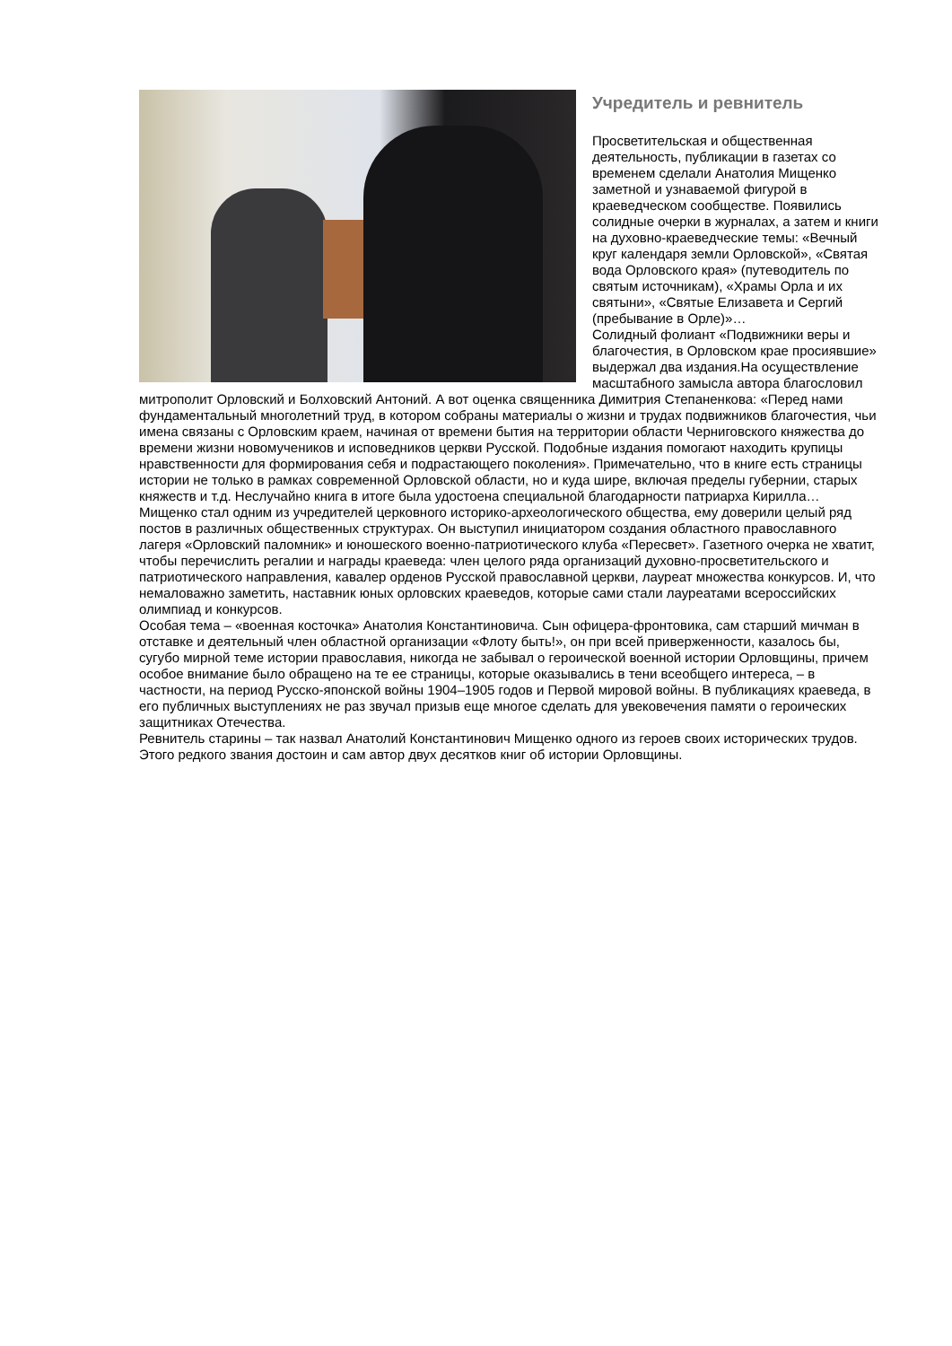Учредитель и ревнитель
Просветительская и общественная деятельность, публикации в газетах со временем сделали Анатолия Мищенко заметной и узнаваемой фигурой в краеведческом сообществе. Появились солидные очерки в журналах, а затем и книги на духовно-краеведческие темы: «Вечный круг календаря земли Орловской», «Святая вода Орловского края» (путеводитель по святым источникам), «Храмы Орла и их святыни», «Святые Елизавета и Сергий (пребывание в Орле)»…
Солидный фолиант «Подвижники веры и благочестия, в Орловском крае просиявшие» выдержал два издания.На осуществление масштабного замысла автора благословил митрополит Орловский и Болховский Антоний. А вот оценка священника Димитрия Степаненкова: «Перед нами фундаментальный многолетний труд, в котором собраны материалы о жизни и трудах подвижников благочестия, чьи имена связаны с Орловским краем, начиная от времени бытия на территории области Черниговского княжества до времени жизни новомучеников и исповедников церкви Русской. Подобные издания помогают находить крупицы нравственности для формирования себя и подрастающего поколения». Примечательно, что в книге есть страницы истории не только в рамках современной Орловской области, но и куда шире, включая пределы губернии, старых княжеств и т.д. Неслучайно книга в итоге была удостоена специальной благодарности патриарха Кирилла…
Мищенко стал одним из учредителей церковного историко-археологического общества, ему доверили целый ряд постов в различных общественных структурах. Он выступил инициатором создания областного православного лагеря «Орловский паломник» и юношеского военно-патриотического клуба «Пересвет». Газетного очерка не хватит, чтобы перечислить регалии и награды краеведа: член целого ряда организаций духовно-просветительского и патриотического направления, кавалер орденов Русской православной церкви, лауреат множества конкурсов. И, что немаловажно заметить, наставник юных орловских краеведов, которые сами стали лауреатами всероссийских олимпиад и конкурсов.
Особая тема – «военная косточка» Анатолия Константиновича. Сын офицера-фронтовика, сам старший мичман в отставке и деятельный член областной организации «Флоту быть!», он при всей приверженности, казалось бы, сугубо мирной теме истории православия, никогда не забывал о героической военной истории Орловщины, причем особое внимание было обращено на те ее страницы, которые оказывались в тени всеобщего интереса, – в частности, на период Русско-японской войны 1904–1905 годов и Первой мировой войны. В публикациях краеведа, в его публичных выступлениях не раз звучал призыв еще многое сделать для увековечения памяти о героических защитниках Отечества.
Ревнитель старины – так назвал Анатолий Константинович Мищенко одного из героев своих исторических трудов. Этого редкого звания достоин и сам автор двух десятков книг об истории Орловщины.